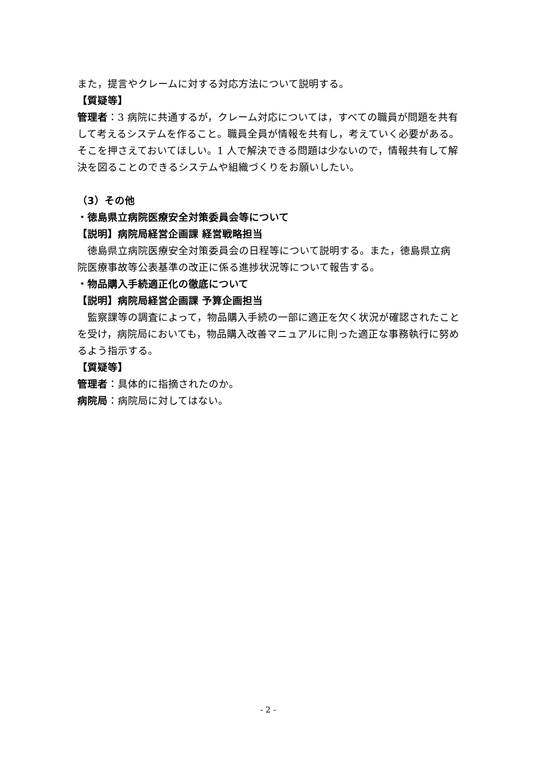また，提言やクレームに対する対応方法について説明する。
【質疑等】
管理者：3 病院に共通するが，クレーム対応については，すべての職員が問題を共有して考えるシステムを作ること。職員全員が情報を共有し，考えていく必要がある。そこを押さえておいてほしい。1 人で解決できる問題は少ないので，情報共有して解決を図ることのできるシステムや組織づくりをお願いしたい。
（3）その他
・徳島県立病院医療安全対策委員会等について
【説明】病院局経営企画課 経営戦略担当
　徳島県立病院医療安全対策委員会の日程等について説明する。また，徳島県立病院医療事故等公表基準の改正に係る進捗状況等について報告する。
・物品購入手続適正化の徹底について
【説明】病院局経営企画課 予算企画担当
　監察課等の調査によって，物品購入手続の一部に適正を欠く状況が確認されたことを受け，病院局においても，物品購入改善マニュアルに則った適正な事務執行に努めるよう指示する。
【質疑等】
管理者：具体的に指摘されたのか。
病院局：病院局に対してはない。
- 2 -